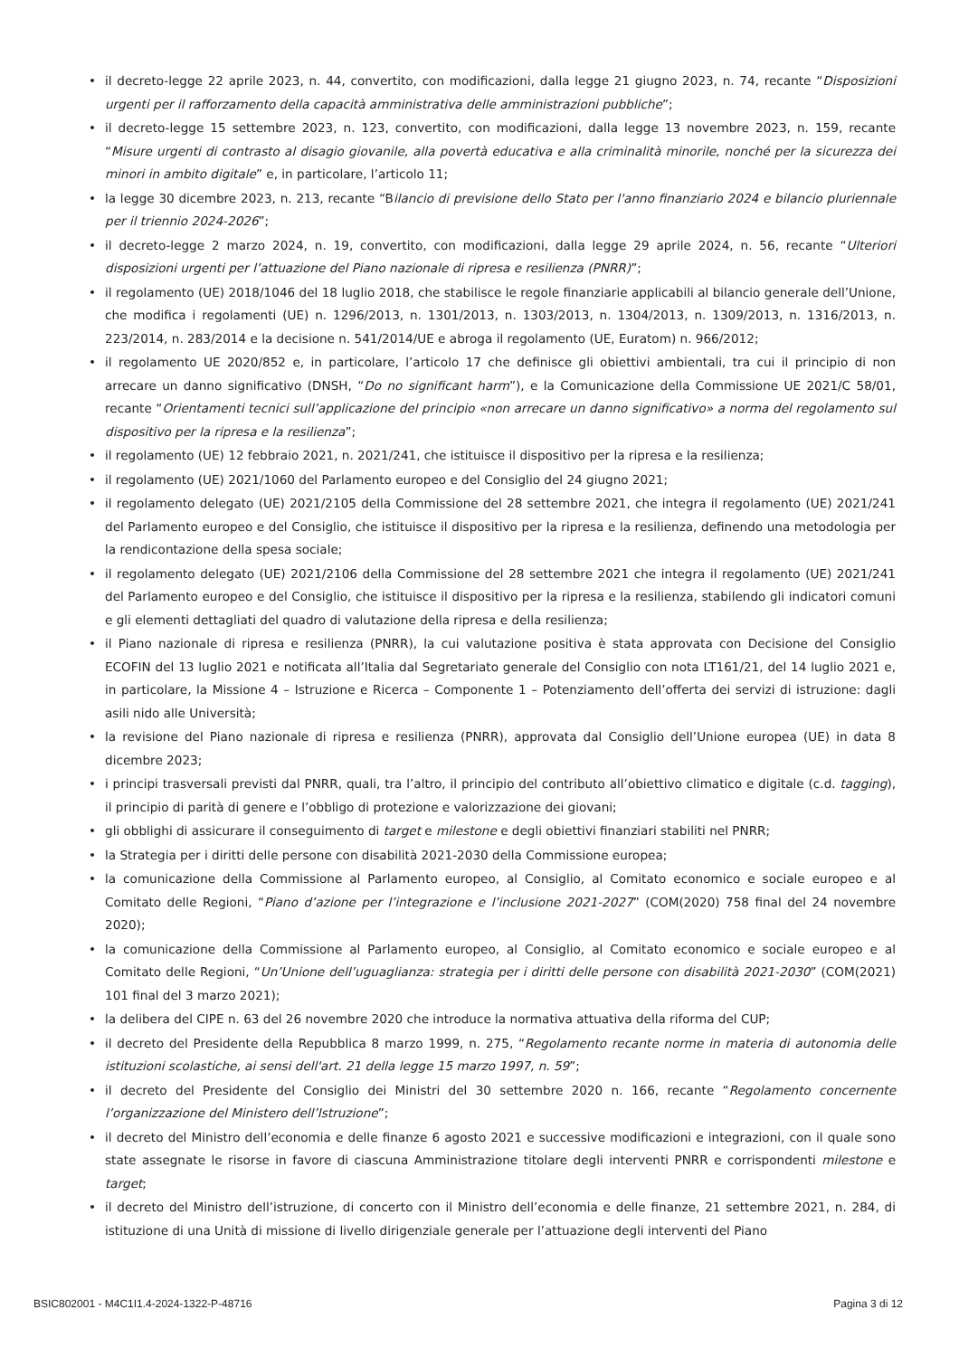• il decreto-legge 22 aprile 2023, n. 44, convertito, con modificazioni, dalla legge 21 giugno 2023, n. 74, recante “Disposizioni urgenti per il rafforzamento della capacità amministrativa delle amministrazioni pubbliche”;
• il decreto-legge 15 settembre 2023, n. 123, convertito, con modificazioni, dalla legge 13 novembre 2023, n. 159, recante “Misure urgenti di contrasto al disagio giovanile, alla povertà educativa e alla criminalità minorile, nonché per la sicurezza dei minori in ambito digitale” e, in particolare, l’articolo 11;
• la legge 30 dicembre 2023, n. 213, recante “Bilancio di previsione dello Stato per l'anno finanziario 2024 e bilancio pluriennale per il triennio 2024-2026”;
• il decreto-legge 2 marzo 2024, n. 19, convertito, con modificazioni, dalla legge 29 aprile 2024, n. 56, recante “Ulteriori disposizioni urgenti per l’attuazione del Piano nazionale di ripresa e resilienza (PNRR)”;
• il regolamento (UE) 2018/1046 del 18 luglio 2018, che stabilisce le regole finanziarie applicabili al bilancio generale dell’Unione, che modifica i regolamenti (UE) n. 1296/2013, n. 1301/2013, n. 1303/2013, n. 1304/2013, n. 1309/2013, n. 1316/2013, n. 223/2014, n. 283/2014 e la decisione n. 541/2014/UE e abroga il regolamento (UE, Euratom) n. 966/2012;
• il regolamento UE 2020/852 e, in particolare, l’articolo 17 che definisce gli obiettivi ambientali, tra cui il principio di non arrecare un danno significativo (DNSH, “Do no significant harm”), e la Comunicazione della Commissione UE 2021/C 58/01, recante “Orientamenti tecnici sull’applicazione del principio «non arrecare un danno significativo» a norma del regolamento sul dispositivo per la ripresa e la resilienza”;
• il regolamento (UE) 12 febbraio 2021, n. 2021/241, che istituisce il dispositivo per la ripresa e la resilienza;
• il regolamento (UE) 2021/1060 del Parlamento europeo e del Consiglio del 24 giugno 2021;
• il regolamento delegato (UE) 2021/2105 della Commissione del 28 settembre 2021, che integra il regolamento (UE) 2021/241 del Parlamento europeo e del Consiglio, che istituisce il dispositivo per la ripresa e la resilienza, definendo una metodologia per la rendicontazione della spesa sociale;
• il regolamento delegato (UE) 2021/2106 della Commissione del 28 settembre 2021 che integra il regolamento (UE) 2021/241 del Parlamento europeo e del Consiglio, che istituisce il dispositivo per la ripresa e la resilienza, stabilendo gli indicatori comuni e gli elementi dettagliati del quadro di valutazione della ripresa e della resilienza;
• il Piano nazionale di ripresa e resilienza (PNRR), la cui valutazione positiva è stata approvata con Decisione del Consiglio ECOFIN del 13 luglio 2021 e notificata all’Italia dal Segretariato generale del Consiglio con nota LT161/21, del 14 luglio 2021 e, in particolare, la Missione 4 – Istruzione e Ricerca – Componente 1 – Potenziamento dell’offerta dei servizi di istruzione: dagli asili nido alle Università;
• la revisione del Piano nazionale di ripresa e resilienza (PNRR), approvata dal Consiglio dell’Unione europea (UE) in data 8 dicembre 2023;
• i principi trasversali previsti dal PNRR, quali, tra l’altro, il principio del contributo all’obiettivo climatico e digitale (c.d. tagging), il principio di parità di genere e l’obbligo di protezione e valorizzazione dei giovani;
• gli obblighi di assicurare il conseguimento di target e milestone e degli obiettivi finanziari stabiliti nel PNRR;
• la Strategia per i diritti delle persone con disabilità 2021-2030 della Commissione europea;
• la comunicazione della Commissione al Parlamento europeo, al Consiglio, al Comitato economico e sociale europeo e al Comitato delle Regioni, “Piano d’azione per l’integrazione e l’inclusione 2021-2027” (COM(2020) 758 final del 24 novembre 2020);
• la comunicazione della Commissione al Parlamento europeo, al Consiglio, al Comitato economico e sociale europeo e al Comitato delle Regioni, “Un’Unione dell’uguaglianza: strategia per i diritti delle persone con disabilità 2021-2030” (COM(2021) 101 final del 3 marzo 2021);
• la delibera del CIPE n. 63 del 26 novembre 2020 che introduce la normativa attuativa della riforma del CUP;
• il decreto del Presidente della Repubblica 8 marzo 1999, n. 275, “Regolamento recante norme in materia di autonomia delle istituzioni scolastiche, ai sensi dell'art. 21 della legge 15 marzo 1997, n. 59”;
• il decreto del Presidente del Consiglio dei Ministri del 30 settembre 2020 n. 166, recante “Regolamento concernente l’organizzazione del Ministero dell’Istruzione”;
• il decreto del Ministro dell’economia e delle finanze 6 agosto 2021 e successive modificazioni e integrazioni, con il quale sono state assegnate le risorse in favore di ciascuna Amministrazione titolare degli interventi PNRR e corrispondenti milestone e target;
• il decreto del Ministro dell’istruzione, di concerto con il Ministro dell’economia e delle finanze, 21 settembre 2021, n. 284, di istituzione di una Unità di missione di livello dirigenziale generale per l’attuazione degli interventi del Piano
BSIC802001 - M4C1I1.4-2024-1322-P-48716 Pagina 3 di 12